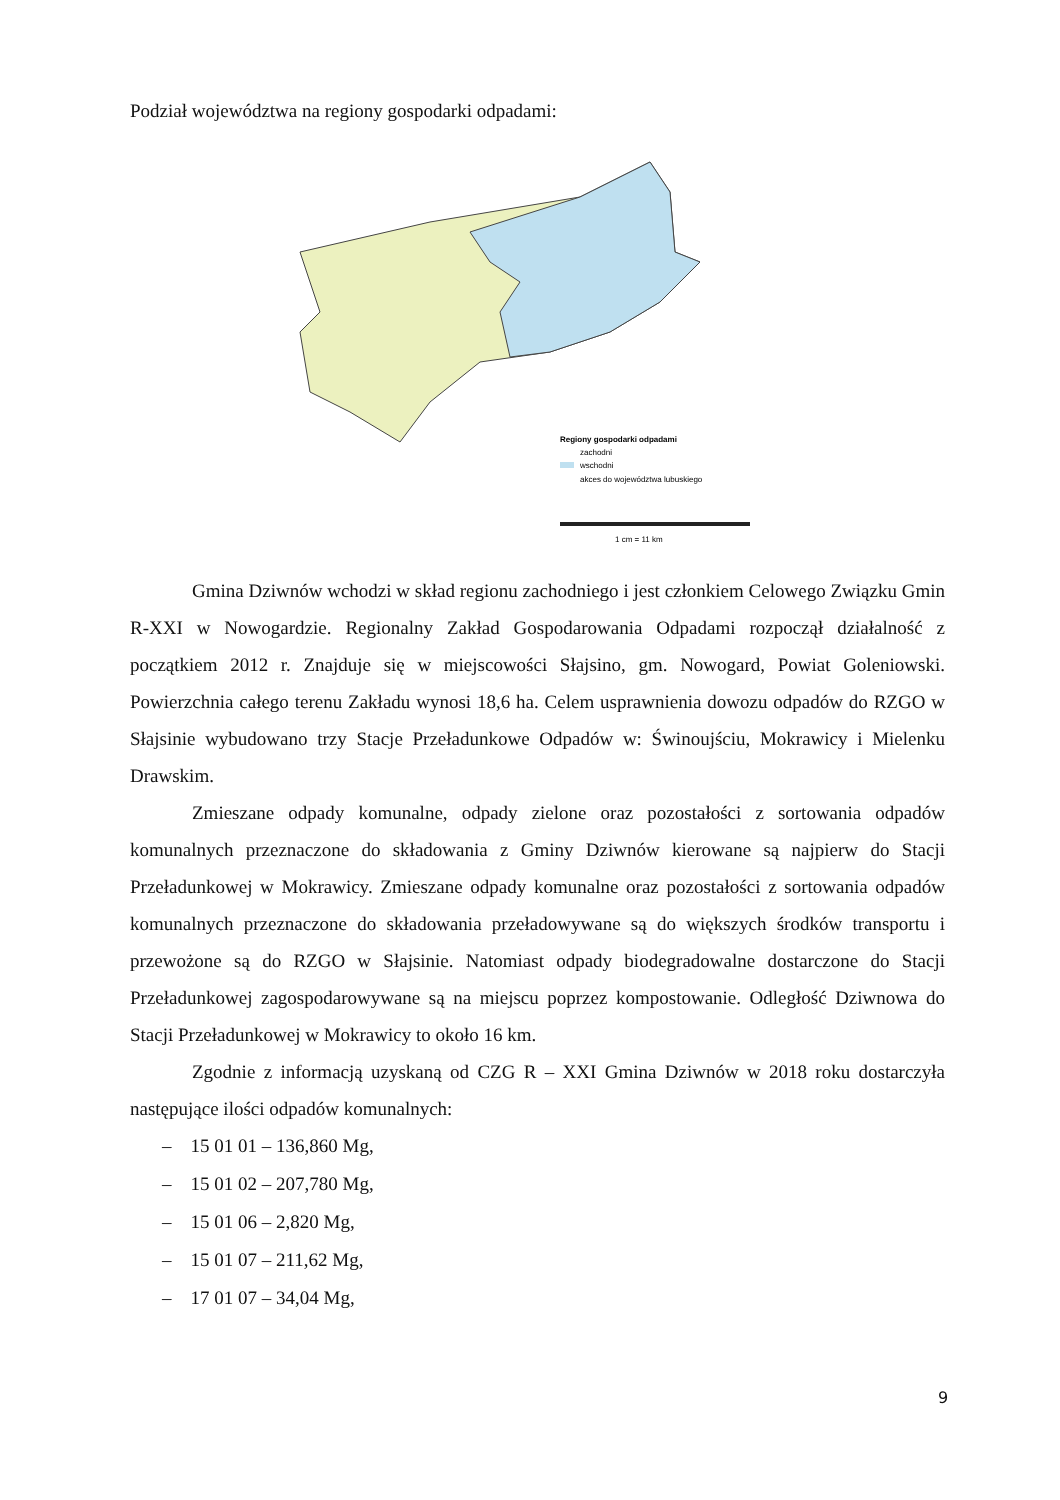Podział województwa na regiony gospodarki odpadami:
Regiony gospodarki odpadami
zachodni
wschodni
akces do województwa lubuskiego
1 cm = 11 km
Gmina Dziwnów wchodzi w skład regionu zachodniego i jest członkiem Celowego Związku Gmin R-XXI w Nowogardzie. Regionalny Zakład Gospodarowania Odpadami rozpoczął działalność z początkiem 2012 r. Znajduje się w miejscowości Słajsino, gm. Nowogard, Powiat Goleniowski. Powierzchnia całego terenu Zakładu wynosi 18,6 ha. Celem usprawnienia dowozu odpadów do RZGO w Słajsinie wybudowano trzy Stacje Przeładunkowe Odpadów w: Świnoujściu, Mokrawicy i Mielenku Drawskim.
Zmieszane odpady komunalne, odpady zielone oraz pozostałości z sortowania odpadów komunalnych przeznaczone do składowania z Gminy Dziwnów kierowane są najpierw do Stacji Przeładunkowej w Mokrawicy. Zmieszane odpady komunalne oraz pozostałości z sortowania odpadów komunalnych przeznaczone do składowania przeładowywane są do większych środków transportu i przewożone są do RZGO w Słajsinie. Natomiast odpady biodegradowalne dostarczone do Stacji Przeładunkowej zagospodarowywane są na miejscu poprzez kompostowanie. Odległość Dziwnowa do Stacji Przeładunkowej w Mokrawicy to około 16 km.
Zgodnie z informacją uzyskaną od CZG R – XXI Gmina Dziwnów w 2018 roku dostarczyła następujące ilości odpadów komunalnych:
– 15 01 01 – 136,860 Mg,
– 15 01 02 – 207,780 Mg,
– 15 01 06 – 2,820 Mg,
– 15 01 07 – 211,62 Mg,
– 17 01 07 – 34,04 Mg,
9